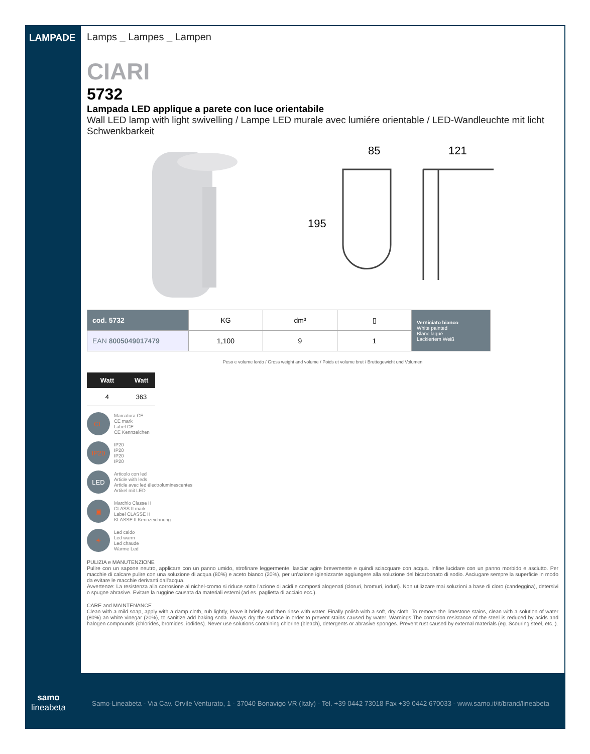LAMPADE
Lamps _ Lampes _ Lampen
CIARI
5732
Lampada LED applique a parete con luce orientabile
Wall LED lamp with light swivelling / Lampe LED murale avec lumiére orientable / LED-Wandleuchte mit licht Schwenkbarkeit
85
121
195
| cod. 5732 | KG | dm³ | ▯ | Verniciato bianco White painted Blanc laqué Lackiertem Weiß |
| EAN 8005049017479 | 1,100 | 9 | 1 | |
Peso e volume lordo / Gross weight and volume / Poids et volume brut / Bruttogewicht und Volumen
| Watt | Watt |
| --- | --- |
| 4 | 363 |
CE
Marcatura CE
CE mark
Label CE
CE Kennzeichen
IP20
IP20
IP20
IP20
IP20
LED
Articolo con led
Article with leds
Article avec led électroluminescentes
Artikel mit LED
▣
Marchio Classe II
CLASS II mark
Label CLASSE II
KLASSE II Kennzeichnung
☀
Led caldo
Led warm
Led chaude
Warme Led
PULIZIA e MANUTENZIONE
Pulire con un sapone neutro, applicare con un panno umido, strofinare leggermente, lasciar agire brevemente e quindi sciacquare con acqua. Infine lucidare con un panno morbido e asciutto. Per macchie di calcare pulire con una soluzione di acqua (80%) e aceto bianco (20%), per un'azione igienizzante aggiungere alla soluzione del bicarbonato di sodio. Asciugare sempre la superficie in modo da evitare le macchie derivanti dall'acqua.
Avvertenze: La resistenza alla corrosione al nichel-cromo si riduce sotto l'azione di acidi e composti alogenati (cloruri, bromuri, ioduri). Non utilizzare mai soluzioni a base di cloro (candeggina), detersivi o spugne abrasive. Evitare la ruggine causata da materiali esterni (ad es. paglietta di acciaio ecc.).
CARE and MAINTENANCE
Clean with a mild soap, apply with a damp cloth, rub lightly, leave it briefly and then rinse with water. Finally polish with a soft, dry cloth. To remove the limestone stains, clean with a solution of water (80%) an white vinegar (20%), to sanitize add baking soda. Always dry the surface in order to prevent stains caused by water. Warnings:The corrosion resistance of the steel is reduced by acids and halogen compounds (chlorides, bromides, iodides). Never use solutions containing chlorine (bleach), detergents or abrasive sponges. Prevent rust caused by external materials (eg. Scouring steel, etc..).
samo
lineabeta
Samo-Lineabeta - Via Cav. Orvile Venturato, 1 - 37040 Bonavigo VR (Italy) - Tel. +39 0442 73018 Fax +39 0442 670033 - www.samo.it/it/brand/lineabeta